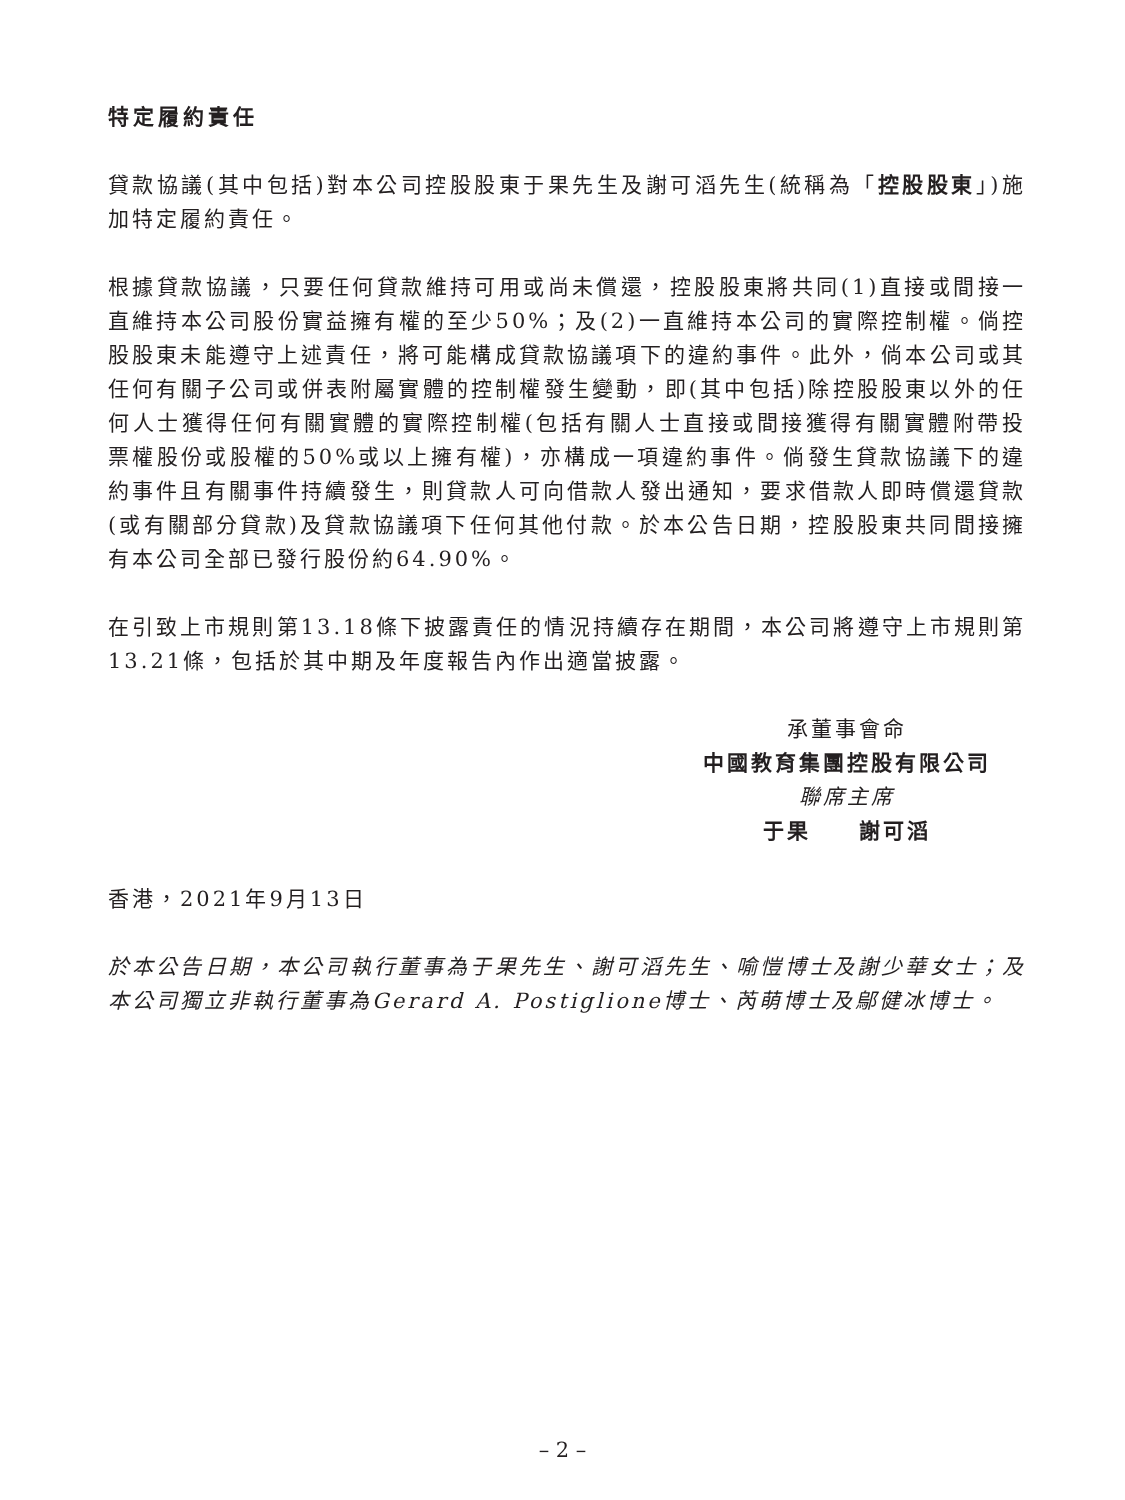特定履約責任
貸款協議(其中包括)對本公司控股股東于果先生及謝可滔先生(統稱為「控股股東」)施加特定履約責任。
根據貸款協議，只要任何貸款維持可用或尚未償還，控股股東將共同(1)直接或間接一直維持本公司股份實益擁有權的至少50%；及(2)一直維持本公司的實際控制權。倘控股股東未能遵守上述責任，將可能構成貸款協議項下的違約事件。此外，倘本公司或其任何有關子公司或併表附屬實體的控制權發生變動，即(其中包括)除控股股東以外的任何人士獲得任何有關實體的實際控制權(包括有關人士直接或間接獲得有關實體附帶投票權股份或股權的50%或以上擁有權)，亦構成一項違約事件。倘發生貸款協議下的違約事件且有關事件持續發生，則貸款人可向借款人發出通知，要求借款人即時償還貸款(或有關部分貸款)及貸款協議項下任何其他付款。於本公告日期，控股股東共同間接擁有本公司全部已發行股份約64.90%。
在引致上市規則第13.18條下披露責任的情況持續存在期間，本公司將遵守上市規則第13.21條，包括於其中期及年度報告內作出適當披露。
承董事會命
中國教育集團控股有限公司
聯席主席
于果　　謝可滔
香港，2021年9月13日
於本公告日期，本公司執行董事為于果先生、謝可滔先生、喻愷博士及謝少華女士；及本公司獨立非執行董事為Gerard A. Postiglione博士、芮萌博士及鄔健冰博士。
– 2 –